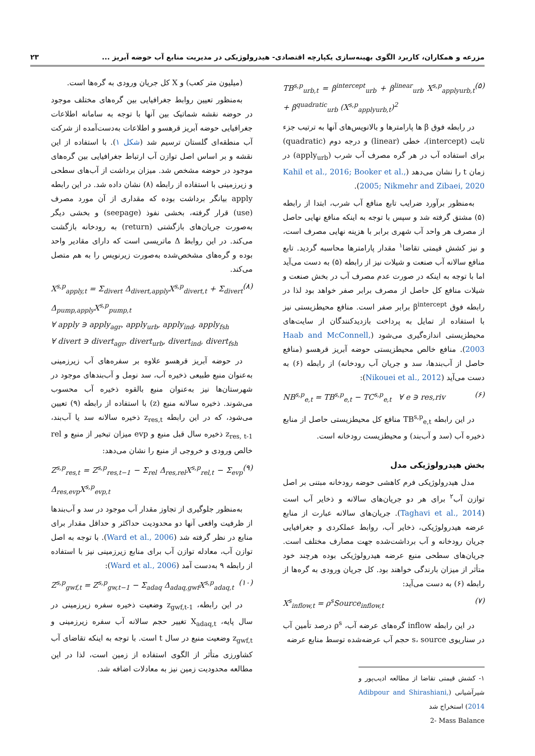مزرعه و همکاران، کاربرد الگوی بهینه‌سازی یکپارچه اقتصادی- هیدرولوژیکی در مدیریت منابع آب حوضه آبریز ... ۲۳
TB<sup>s,p</sup><sub>urb,t</sub> = β<sup>intercept</sup><sub>urb</sub> + β<sup>linear</sup><sub>urb</sub> X<sup>s,p</sup><sub>applyurb,t</sub> + β<sup>quadratic</sup><sub>urb</sub> (X<sup>s,p</sup><sub>applyurb,t</sub>)<sup>2</sup> (۵)
در رابطه فوق β ها پارامترها و بالانویس‌های آنها به ترتیب جزء ثابت (intercept)، خطی (linear) و درجه دوم (quadratic) برای استفاده آب در هر گره مصرف آب شرب (apply<sub>urb</sub>) در زمان t را نشان می‌دهد (Kahil et al., 2016; Booker et al., 2005; Nikmehr and Zibaei, 2020).
به‌منظور برآورد ضرایب تابع منافع آب شرب، ابتدا از رابطه (۵) مشتق گرفته شد و سپس با توجه به اینکه منافع نهایی حاصل از مصرف هر واحد آب شهری برابر با هزینه نهایی مصرف است، و نیز کشش قیمتی تقاضا<sup>۱</sup> مقدار پارامترها محاسبه گردید. تابع منافع سالانه آب صنعت و شیلات نیز از رابطه (۵) به دست می‌آید اما با توجه به اینکه در صورت عدم مصرف آب در بخش صنعت و شیلات منافع کل حاصل از مصرف برابر صفر خواهد بود لذا در رابطه فوق β<sup>intercept</sup> برابر صفر است. منافع محیطزیستی نیز با استفاده از تمایل به پرداخت بازدیدکنندگان از سایت‌های محیطزیستی اندازه‌گیری می‌شود (Haab and McConnell, 2003). منافع خالص محیطزیستی حوضه آبریز قرهسو (منافع حاصل از آب‌بندها، سد و جریان آب رودخانه) از رابطه (۶) به دست می‌آید (Nikouei et al., 2012):
NB<sup>s,p</sup><sub>e,t</sub> = TB<sup>s,p</sup><sub>e,t</sub> − TC<sup>s,p</sup><sub>e,t</sub> ∀ e ∋ res,riv (۶)
در این رابطه TB<sup>s,p</sup><sub>e,t</sub> منافع کل محیطزیستی حاصل از منابع ذخیره آب (سد و آب‌بند) و محیطزیست رودخانه است.
بخش هیدرولوژیکی مدل
مدل هیدرولوژیکی فرم کاهشی حوضه رودخانه مبتنی بر اصل توازن آب<sup>۲</sup> برای هر دو جریان‌های سالانه و ذخایر آب است (Taghavi et al., 2014). جریان‌های سالانه عبارت از منابع عرضه هیدرولوژیکی، ذخایر آب، روابط عملکردی و جغرافیایی جریان رودخانه و آب برداشت‌شده جهت مصارف مختلف است. جریان‌های سطحی منبع عرضه هیدرولوژیکی بوده هرچند خود متأثر از میزان بارندگی خواهند بود. کل جریان ورودی به گره‌ها از رابطه (۶) به دست می‌آید:
X<sup>s</sup><sub>inflow,t</sub> = ρ<sup>s</sup>Source<sub>inflow,t</sub> (۷)
در این رابطه inflow گره‌های عرضه آب، ρ<sup>s</sup> درصد تأمین آب در سناریوی s، source حجم آب عرضه‌شده توسط منابع عرضه
۱- کشش قیمتی تقاضا از مطالعه ادیب‌پور و شیرآشیانی (Adibpour and Shirashiani, 2014) استخراج شد
2- Mass Balance
(میلیون متر کعب) و X کل جریان ورودی به گره‌ها است.
به‌منظور تعیین روابط جغرافیایی بین گره‌های مختلف موجود در حوضه نقشه شماتیک بین آنها با توجه به سامانه اطلاعات جغرافیایی حوضه آبریز قرهسو و اطلاعات به‌دست‌آمده از شرکت آب منطقه‌ای گلستان ترسیم شد (شکل ۱). با استفاده از این نقشه و بر اساس اصل توازن آب ارتباط جغرافیایی بین گره‌های موجود در حوضه مشخص شد. میزان برداشت از آب‌های سطحی و زیرزمینی با استفاده از رابطه (۸) نشان داده شد. در این رابطه apply بیانگر برداشت بوده که مقداری از آن مورد مصرف (use) قرار گرفته، بخشی نفوذ (seepage) و بخشی دیگر به‌صورت جریان‌های بازگشتی (return) به رودخانه بازگشت می‌کند. در این روابط Δ ماتریسی است که دارای مقادیر واحد بوده و گره‌های مشخص‌شده به‌صورت زیرنویس را به هم متصل می‌کند.
X<sup>s,p</sup><sub>apply,t</sub> = Σ<sub>divert</sub> Δ<sub>divert,apply</sub>X<sup>s,p</sup><sub>divert,t</sub> + Σ<sub>divert</sub> Δ<sub>pump,apply</sub>X<sup>s,p</sup><sub>pump,t</sub>
∀ apply ∋ apply<sub>agr</sub>, apply<sub>urb</sub>, apply<sub>ind</sub>, apply<sub>fsh</sub>
∀ divert ∋ divert<sub>agr</sub>, divert<sub>urb</sub>, divert<sub>ind</sub>, divert<sub>fsh</sub> (۸)
در حوضه آبریز قرهسو علاوه بر سفره‌های آب زیرزمینی به‌عنوان منبع طبیعی ذخیره آب، سد نومل و آب‌بندهای موجود در شهرستان‌ها نیز به‌عنوان منبع بالقوه ذخیره آب محسوب می‌شوند. ذخیره سالانه منبع (z) با استفاده از رابطه (۹) تعیین می‌شود، که در این رابطه z<sub>res,t</sub> ذخیره سالانه سد یا آب‌بند، z<sub>res, t-1</sub> ذخیره سال قبل منبع و evp میزان تبخیر از منبع و rel خالص ورودی و خروجی از منبع را نشان می‌دهد:
Z<sup>s,p</sup><sub>res,t</sub> = Z<sup>s,p</sup><sub>res,t−1</sub> − Σ<sub>rel</sub> Δ<sub>res,rel</sub>X<sup>s,p</sup><sub>rel,t</sub> − Σ<sub>evp</sub> Δ<sub>res,evp</sub>X<sup>s,p</sup><sub>evp,t</sub> (۹)
به‌منظور جلوگیری از تجاوز مقدار آب موجود در سد و آب‌بندها از ظرفیت واقعی آنها دو محدودیت حداکثر و حداقل مقدار برای منابع در نظر گرفته شد (Ward et al., 2006). با توجه به اصل توازن آب، معادله توازن آب برای منابع زیرزمینی نیز با استفاده از رابطه ۹ به‌دست آمد (Ward et al., 2006):
Z<sup>s,p</sup><sub>gwf,t</sub> = Z<sup>s,p</sup><sub>gw,t−1</sub> − Σ<sub>adaq</sub> Δ<sub>adaq,gwf</sub>X<sup>s,p</sup><sub>adaq,t</sub> (۱۰)
در این رابطه، z<sub>gwf,t-1</sub> وضعیت ذخیره سفره زیرزمینی در سال پایه، X<sub>adaq,t</sub> تغییر حجم سالانه آب سفره زیرزمینی و z<sub>gwf,t</sub> وضعیت منبع در سال t است. با توجه به اینکه تقاضای آب کشاورزی متأثر از الگوی استفاده از زمین است، لذا در این مطالعه محدودیت زمین نیز به معادلات اضافه شد.